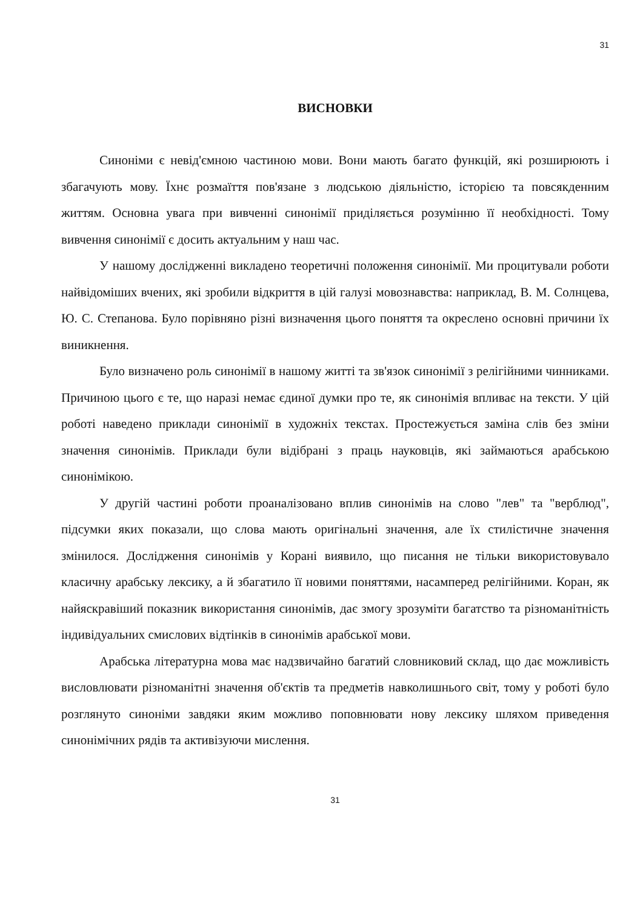31
ВИСНОВКИ
Синоніми є невід'ємною частиною мови. Вони мають багато функцій, які розширюють і збагачують мову. Їхнє розмаїття пов'язане з людською діяльністю, історією та повсякденним життям. Основна увага при вивченні синонімії приділяється розумінню її необхідності. Тому вивчення синонімії є досить актуальним у наш час.
У нашому дослідженні викладено теоретичні положення синонімії. Ми процитували роботи найвідоміших вчених, які зробили відкриття в цій галузі мовознавства: наприклад, В. М. Солнцева, Ю. С. Степанова. Було порівняно різні визначення цього поняття та окреслено основні причини їх виникнення.
Було визначено роль синонімії в нашому житті та зв'язок синонімії з релігійними чинниками. Причиною цього є те, що наразі немає єдиної думки про те, як синонімія впливає на тексти. У цій роботі наведено приклади синонімії в художніх текстах. Простежується заміна слів без зміни значення синонімів. Приклади були відібрані з праць науковців, які займаються арабською синонімікою.
У другій частині роботи проаналізовано вплив синонімів на слово "лев" та "верблюд", підсумки яких показали, що слова мають оригінальні значення, але їх стилістичне значення змінилося. Дослідження синонімів у Корані виявило, що писання не тільки використовувало класичну арабську лексику, а й збагатило її новими поняттями, насамперед релігійними. Коран, як найяскравіший показник використання синонімів, дає змогу зрозуміти багатство та різноманітність індивідуальних смислових відтінків в синонімів арабської мови.
Арабська літературна мова має надзвичайно багатий словниковий склад, що дає можливість висловлювати різноманітні значення об'єктів та предметів навколишнього світ, тому у роботі було розглянуто синоніми завдяки яким можливо поповнювати нову лексику шляхом приведення синонімічних рядів та активізуючи мислення.
31